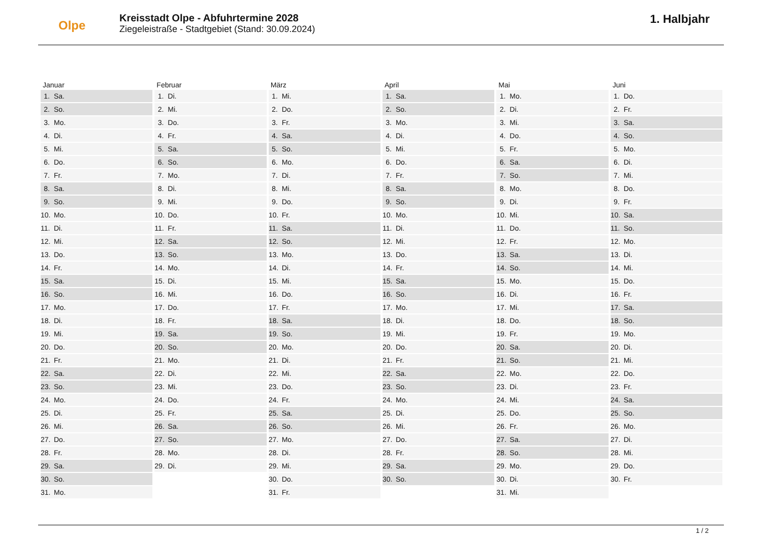Olpe
Kreisstadt Olpe - Abfuhrtermine 2028
Ziegeleistraße - Stadtgebiet (Stand: 30.09.2024)
1. Halbjahr
| Januar | | Februar | | März | | April | | Mai | | Juni | |
| --- | --- | --- | --- | --- | --- | --- | --- | --- | --- | --- | --- |
| 1. | Sa. | 1. | Di. | 1. | Mi. | 1. | Sa. | 1. | Mo. | 1. | Do. |
| 2. | So. | 2. | Mi. | 2. | Do. | 2. | So. | 2. | Di. | 2. | Fr. |
| 3. | Mo. | 3. | Do. | 3. | Fr. | 3. | Mo. | 3. | Mi. | 3. | Sa. |
| 4. | Di. | 4. | Fr. | 4. | Sa. | 4. | Di. | 4. | Do. | 4. | So. |
| 5. | Mi. | 5. | Sa. | 5. | So. | 5. | Mi. | 5. | Fr. | 5. | Mo. |
| 6. | Do. | 6. | So. | 6. | Mo. | 6. | Do. | 6. | Sa. | 6. | Di. |
| 7. | Fr. | 7. | Mo. | 7. | Di. | 7. | Fr. | 7. | So. | 7. | Mi. |
| 8. | Sa. | 8. | Di. | 8. | Mi. | 8. | Sa. | 8. | Mo. | 8. | Do. |
| 9. | So. | 9. | Mi. | 9. | Do. | 9. | So. | 9. | Di. | 9. | Fr. |
| 10. | Mo. | 10. | Do. | 10. | Fr. | 10. | Mo. | 10. | Mi. | 10. | Sa. |
| 11. | Di. | 11. | Fr. | 11. | Sa. | 11. | Di. | 11. | Do. | 11. | So. |
| 12. | Mi. | 12. | Sa. | 12. | So. | 12. | Mi. | 12. | Fr. | 12. | Mo. |
| 13. | Do. | 13. | So. | 13. | Mo. | 13. | Do. | 13. | Sa. | 13. | Di. |
| 14. | Fr. | 14. | Mo. | 14. | Di. | 14. | Fr. | 14. | So. | 14. | Mi. |
| 15. | Sa. | 15. | Di. | 15. | Mi. | 15. | Sa. | 15. | Mo. | 15. | Do. |
| 16. | So. | 16. | Mi. | 16. | Do. | 16. | So. | 16. | Di. | 16. | Fr. |
| 17. | Mo. | 17. | Do. | 17. | Fr. | 17. | Mo. | 17. | Mi. | 17. | Sa. |
| 18. | Di. | 18. | Fr. | 18. | Sa. | 18. | Di. | 18. | Do. | 18. | So. |
| 19. | Mi. | 19. | Sa. | 19. | So. | 19. | Mi. | 19. | Fr. | 19. | Mo. |
| 20. | Do. | 20. | So. | 20. | Mo. | 20. | Do. | 20. | Sa. | 20. | Di. |
| 21. | Fr. | 21. | Mo. | 21. | Di. | 21. | Fr. | 21. | So. | 21. | Mi. |
| 22. | Sa. | 22. | Di. | 22. | Mi. | 22. | Sa. | 22. | Mo. | 22. | Do. |
| 23. | So. | 23. | Mi. | 23. | Do. | 23. | So. | 23. | Di. | 23. | Fr. |
| 24. | Mo. | 24. | Do. | 24. | Fr. | 24. | Mo. | 24. | Mi. | 24. | Sa. |
| 25. | Di. | 25. | Fr. | 25. | Sa. | 25. | Di. | 25. | Do. | 25. | So. |
| 26. | Mi. | 26. | Sa. | 26. | So. | 26. | Mi. | 26. | Fr. | 26. | Mo. |
| 27. | Do. | 27. | So. | 27. | Mo. | 27. | Do. | 27. | Sa. | 27. | Di. |
| 28. | Fr. | 28. | Mo. | 28. | Di. | 28. | Fr. | 28. | So. | 28. | Mi. |
| 29. | Sa. | 29. | Di. | 29. | Mi. | 29. | Sa. | 29. | Mo. | 29. | Do. |
| 30. | So. | | | 30. | Do. | 30. | So. | 30. | Di. | 30. | Fr. |
| 31. | Mo. | | | 31. | Fr. | | | 31. | Mi. | | |
1 / 2